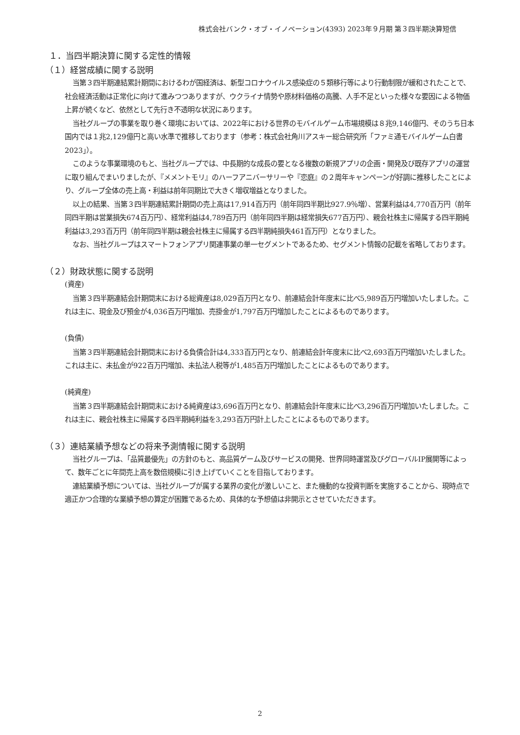株式会社バンク・オブ・イノベーション(4393) 2023年９月期 第３四半期決算短信
１．当四半期決算に関する定性的情報
（１）経営成績に関する説明
当第３四半期連結累計期間におけるわが国経済は、新型コロナウイルス感染症の５類移行等により行動制限が緩和されたことで、社会経済活動は正常化に向けて進みつつありますが、ウクライナ情勢や原材料価格の高騰、人手不足といった様々な要因による物価上昇が続くなど、依然として先行き不透明な状況にあります。
当社グループの事業を取り巻く環境においては、2022年における世界のモバイルゲーム市場規模は８兆9,146億円、そのうち日本国内では１兆2,129億円と高い水準で推移しております（参考：株式会社角川アスキー総合研究所「ファミ通モバイルゲーム白書2023」）。
このような事業環境のもと、当社グループでは、中長期的な成長の要となる複数の新規アプリの企画・開発及び既存アプリの運営に取り組んでまいりましたが、『メメントモリ』のハーフアニバーサリーや『恋庭』の２周年キャンペーンが好調に推移したことにより、グループ全体の売上高・利益は前年同期比で大きく増収増益となりました。
以上の結果、当第３四半期連結累計期間の売上高は17,914百万円（前年同四半期比927.9％増）、営業利益は4,770百万円（前年同四半期は営業損失674百万円）、経常利益は4,789百万円（前年同四半期は経常損失677百万円）、親会社株主に帰属する四半期純利益は3,293百万円（前年同四半期は親会社株主に帰属する四半期純損失461百万円）となりました。
なお、当社グループはスマートフォンアプリ関連事業の単一セグメントであるため、セグメント情報の記載を省略しております。
（２）財政状態に関する説明
(資産)
当第３四半期連結会計期間末における総資産は8,029百万円となり、前連結会計年度末に比べ5,989百万円増加いたしました。これは主に、現金及び預金が4,036百万円増加、売掛金が1,797百万円増加したことによるものであります。
(負債)
当第３四半期連結会計期間末における負債合計は4,333百万円となり、前連結会計年度末に比べ2,693百万円増加いたしました。これは主に、未払金が922百万円増加、未払法人税等が1,485百万円増加したことによるものであります。
(純資産)
当第３四半期連結会計期間末における純資産は3,696百万円となり、前連結会計年度末に比べ3,296百万円増加いたしました。これは主に、親会社株主に帰属する四半期純利益を3,293百万円計上したことによるものであります。
（３）連結業績予想などの将来予測情報に関する説明
当社グループは、「品質最優先」の方針のもと、高品質ゲーム及びサービスの開発、世界同時運営及びグローバルIP展開等によって、数年ごとに年間売上高を数倍規模に引き上げていくことを目指しております。
連結業績予想については、当社グループが属する業界の変化が激しいこと、また機動的な投資判断を実施することから、現時点で適正かつ合理的な業績予想の算定が困難であるため、具体的な予想値は非開示とさせていただきます。
2